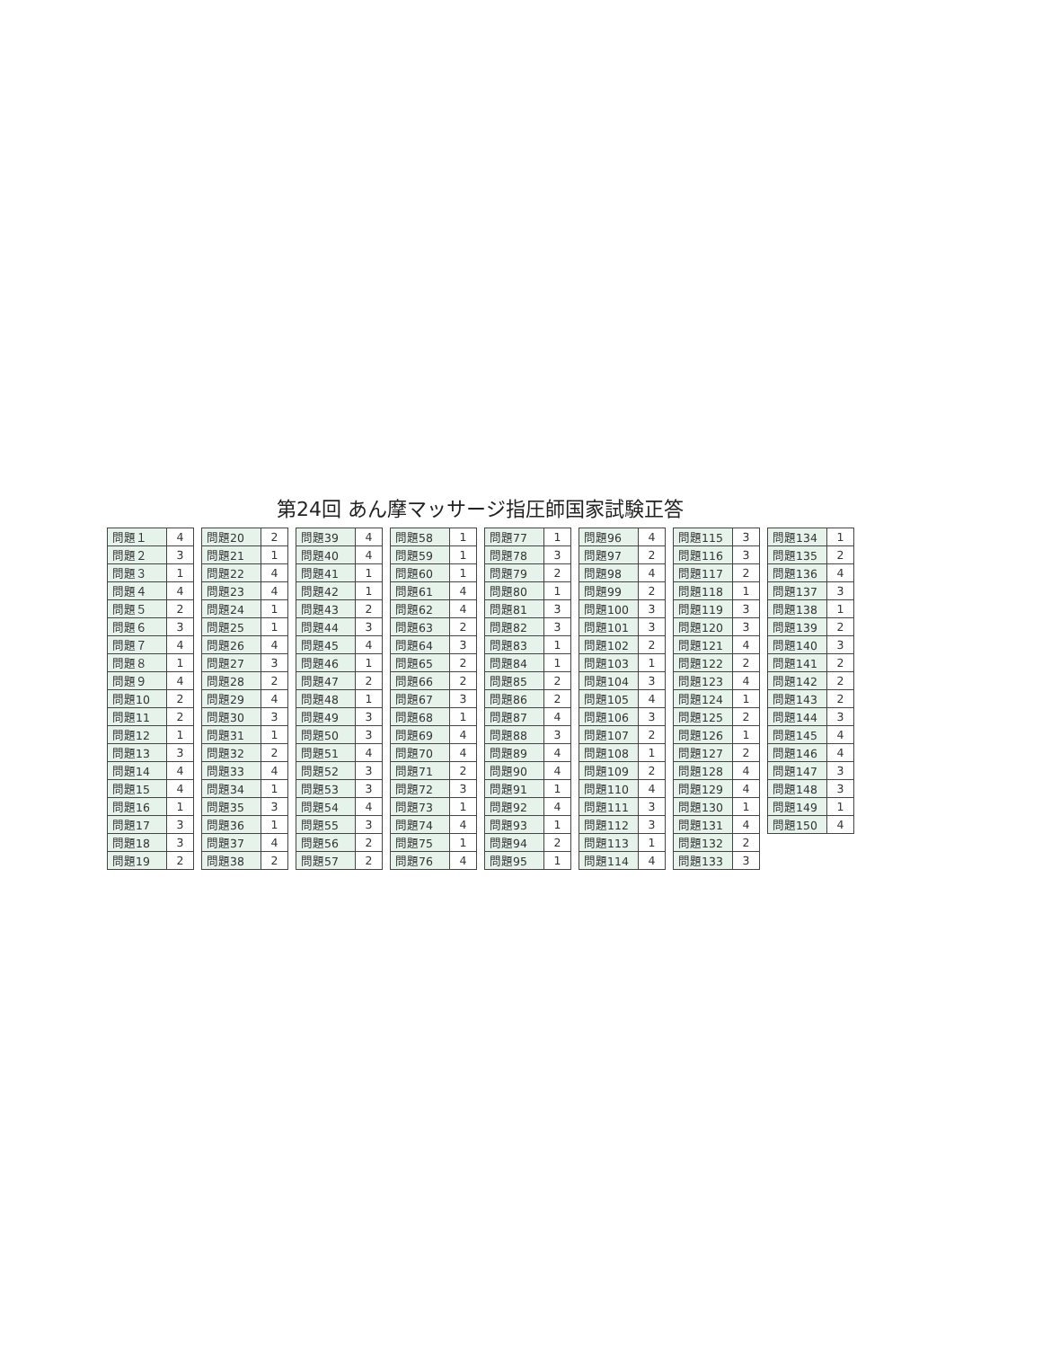第24回 あん摩マッサージ指圧師国家試験正答
| 問題１ | 4 |
| 問題２ | 3 |
| 問題３ | 1 |
| 問題４ | 4 |
| 問題５ | 2 |
| 問題６ | 3 |
| 問題７ | 4 |
| 問題８ | 1 |
| 問題９ | 4 |
| 問題10 | 2 |
| 問題11 | 2 |
| 問題12 | 1 |
| 問題13 | 3 |
| 問題14 | 4 |
| 問題15 | 4 |
| 問題16 | 1 |
| 問題17 | 3 |
| 問題18 | 3 |
| 問題19 | 2 |
| 問題20 | 2 |
| 問題21 | 1 |
| 問題22 | 4 |
| 問題23 | 4 |
| 問題24 | 1 |
| 問題25 | 1 |
| 問題26 | 4 |
| 問題27 | 3 |
| 問題28 | 2 |
| 問題29 | 4 |
| 問題30 | 3 |
| 問題31 | 1 |
| 問題32 | 2 |
| 問題33 | 4 |
| 問題34 | 1 |
| 問題35 | 3 |
| 問題36 | 1 |
| 問題37 | 4 |
| 問題38 | 2 |
| 問題39 | 4 |
| 問題40 | 4 |
| 問題41 | 1 |
| 問題42 | 1 |
| 問題43 | 2 |
| 問題44 | 3 |
| 問題45 | 4 |
| 問題46 | 1 |
| 問題47 | 2 |
| 問題48 | 1 |
| 問題49 | 3 |
| 問題50 | 3 |
| 問題51 | 4 |
| 問題52 | 3 |
| 問題53 | 3 |
| 問題54 | 4 |
| 問題55 | 3 |
| 問題56 | 2 |
| 問題57 | 2 |
| 問題58 | 1 |
| 問題59 | 1 |
| 問題60 | 1 |
| 問題61 | 4 |
| 問題62 | 4 |
| 問題63 | 2 |
| 問題64 | 3 |
| 問題65 | 2 |
| 問題66 | 2 |
| 問題67 | 3 |
| 問題68 | 1 |
| 問題69 | 4 |
| 問題70 | 4 |
| 問題71 | 2 |
| 問題72 | 3 |
| 問題73 | 1 |
| 問題74 | 4 |
| 問題75 | 1 |
| 問題76 | 4 |
| 問題77 | 1 |
| 問題78 | 3 |
| 問題79 | 2 |
| 問題80 | 1 |
| 問題81 | 3 |
| 問題82 | 3 |
| 問題83 | 1 |
| 問題84 | 1 |
| 問題85 | 2 |
| 問題86 | 2 |
| 問題87 | 4 |
| 問題88 | 3 |
| 問題89 | 4 |
| 問題90 | 4 |
| 問題91 | 1 |
| 問題92 | 4 |
| 問題93 | 1 |
| 問題94 | 2 |
| 問題95 | 1 |
| 問題96 | 4 |
| 問題97 | 2 |
| 問題98 | 4 |
| 問題99 | 2 |
| 問題100 | 3 |
| 問題101 | 3 |
| 問題102 | 2 |
| 問題103 | 1 |
| 問題104 | 3 |
| 問題105 | 4 |
| 問題106 | 3 |
| 問題107 | 2 |
| 問題108 | 1 |
| 問題109 | 2 |
| 問題110 | 4 |
| 問題111 | 3 |
| 問題112 | 3 |
| 問題113 | 1 |
| 問題114 | 4 |
| 問題115 | 3 |
| 問題116 | 3 |
| 問題117 | 2 |
| 問題118 | 1 |
| 問題119 | 3 |
| 問題120 | 3 |
| 問題121 | 4 |
| 問題122 | 2 |
| 問題123 | 4 |
| 問題124 | 1 |
| 問題125 | 2 |
| 問題126 | 1 |
| 問題127 | 2 |
| 問題128 | 4 |
| 問題129 | 4 |
| 問題130 | 1 |
| 問題131 | 4 |
| 問題132 | 2 |
| 問題133 | 3 |
| 問題134 | 1 |
| 問題135 | 2 |
| 問題136 | 4 |
| 問題137 | 3 |
| 問題138 | 1 |
| 問題139 | 2 |
| 問題140 | 3 |
| 問題141 | 2 |
| 問題142 | 2 |
| 問題143 | 2 |
| 問題144 | 3 |
| 問題145 | 4 |
| 問題146 | 4 |
| 問題147 | 3 |
| 問題148 | 3 |
| 問題149 | 1 |
| 問題150 | 4 |